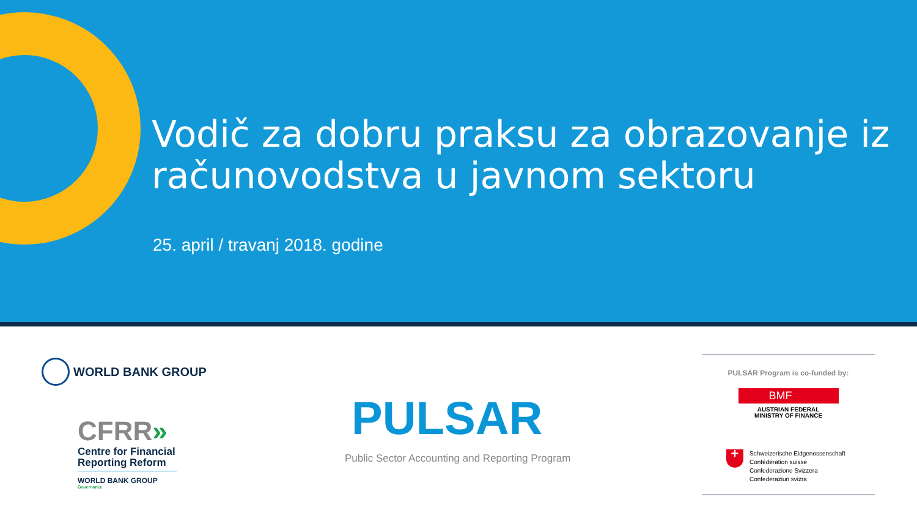Vodič za dobru praksu za obrazovanje iz računovodstva u javnom sektoru
25. april / travanj 2018. godine
WORLD BANK GROUP
CFRR»
Centre for Financial Reporting Reform
WORLD BANK GROUP
Governance
PULSAR
Public Sector Accounting and Reporting Program
PULSAR Program is co-funded by:
BMF
AUSTRIAN FEDERAL
MINISTRY OF FINANCE
+
Schweizerische Eidgenossenschaft
Confédération suisse
Confederazione Svizzera
Confederaziun svizra